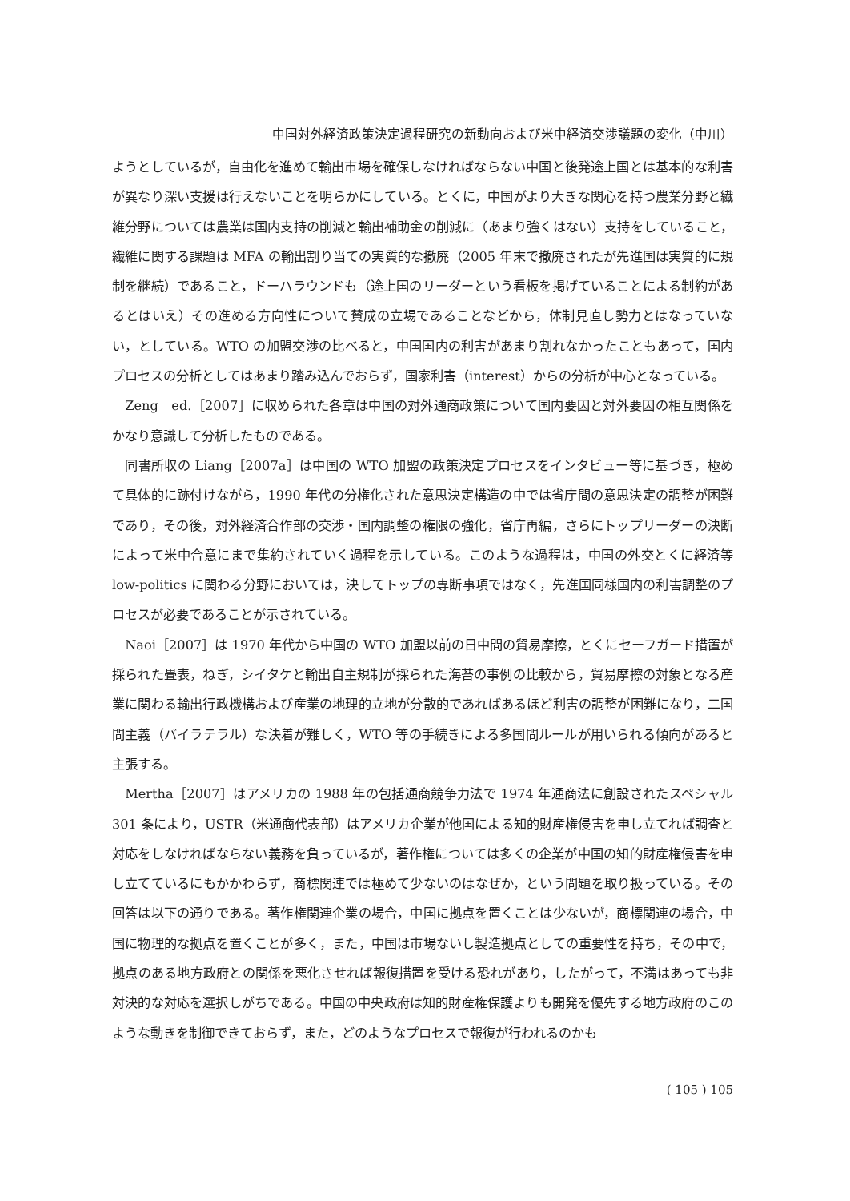中国対外経済政策決定過程研究の新動向および米中経済交渉議題の変化（中川）
ようとしているが，自由化を進めて輸出市場を確保しなければならない中国と後発途上国とは基本的な利害が異なり深い支援は行えないことを明らかにしている。とくに，中国がより大きな関心を持つ農業分野と繊維分野については農業は国内支持の削減と輸出補助金の削減に（あまり強くはない）支持をしていること，繊維に関する課題は MFA の輸出割り当ての実質的な撤廃（2005 年末で撤廃されたが先進国は実質的に規制を継続）であること，ドーハラウンドも（途上国のリーダーという看板を掲げていることによる制約があるとはいえ）その進める方向性について賛成の立場であることなどから，体制見直し勢力とはなっていない，としている。WTO の加盟交渉の比べると，中国国内の利害があまり割れなかったこともあって，国内プロセスの分析としてはあまり踏み込んでおらず，国家利害（interest）からの分析が中心となっている。
Zeng　ed.［2007］に収められた各章は中国の対外通商政策について国内要因と対外要因の相互関係をかなり意識して分析したものである。
同書所収の Liang［2007a］は中国の WTO 加盟の政策決定プロセスをインタビュー等に基づき，極めて具体的に跡付けながら，1990 年代の分権化された意思決定構造の中では省庁間の意思決定の調整が困難であり，その後，対外経済合作部の交渉・国内調整の権限の強化，省庁再編，さらにトップリーダーの決断によって米中合意にまで集約されていく過程を示している。このような過程は，中国の外交とくに経済等 low-politics に関わる分野においては，決してトップの専断事項ではなく，先進国同様国内の利害調整のプロセスが必要であることが示されている。
Naoi［2007］は 1970 年代から中国の WTO 加盟以前の日中間の貿易摩擦，とくにセーフガード措置が採られた畳表，ねぎ，シイタケと輸出自主規制が採られた海苔の事例の比較から，貿易摩擦の対象となる産業に関わる輸出行政機構および産業の地理的立地が分散的であればあるほど利害の調整が困難になり，二国間主義（バイラテラル）な決着が難しく，WTO 等の手続きによる多国間ルールが用いられる傾向があると主張する。
Mertha［2007］はアメリカの 1988 年の包括通商競争力法で 1974 年通商法に創設されたスペシャル 301 条により，USTR（米通商代表部）はアメリカ企業が他国による知的財産権侵害を申し立てれば調査と対応をしなければならない義務を負っているが，著作権については多くの企業が中国の知的財産権侵害を申し立てているにもかかわらず，商標関連では極めて少ないのはなぜか，という問題を取り扱っている。その回答は以下の通りである。著作権関連企業の場合，中国に拠点を置くことは少ないが，商標関連の場合，中国に物理的な拠点を置くことが多く，また，中国は市場ないし製造拠点としての重要性を持ち，その中で，拠点のある地方政府との関係を悪化させれば報復措置を受ける恐れがあり，したがって，不満はあっても非対決的な対応を選択しがちである。中国の中央政府は知的財産権保護よりも開発を優先する地方政府のこのような動きを制御できておらず，また，どのようなプロセスで報復が行われるのかも
( 105 ) 105